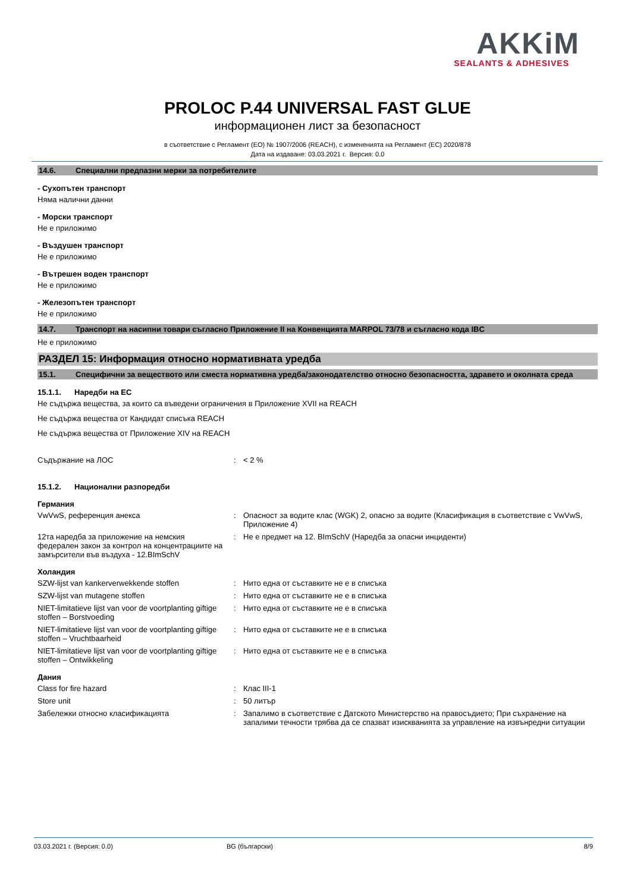AKKiM
SEALANTS & ADHESIVES
PROLOC P.44 UNIVERSAL FAST GLUE
информационен лист за безопасност
в съответствие с Регламент (ЕО) № 1907/2006 (REACH), с измененията на Регламент (ЕС) 2020/878
Дата на издаване: 03.03.2021 г. Версия: 0.0
14.6. Специални предпазни мерки за потребителите
- Сухопътен транспорт
Няма налични данни
- Морски транспорт
Не е приложимо
- Въздушен транспорт
Не е приложимо
- Вътрешен воден транспорт
Не е приложимо
- Железопътен транспорт
Не е приложимо
14.7. Транспорт на насипни товари съгласно Приложение II на Конвенцията MARPOL 73/78 и съгласно кода IBC
Не е приложимо
РАЗДЕЛ 15: Информация относно нормативната уредба
15.1. Специфични за веществото или сместа нормативна уредба/законодателство относно безопасността, здравето и околната среда
15.1.1. Наредби на ЕС
Не съдържа вещества, за които са въведени ограничения в Приложение XVII на REACH
Не съдържа вещества от Кандидат списъка REACH
Не съдържа вещества от Приложение XIV на REACH
Съдържание на ЛОС : < 2 %
15.1.2. Национални разпоредби
Германия
VwVwS, референция анекса : Опасност за водите клас (WGK) 2, опасно за водите (Класификация в съответствие с VwVwS, Приложение 4)
12та наредба за приложение на немския федерален закон за контрол на концентрациите на замърсители във въздуха - 12.BImSchV
: Не е предмет на 12. BImSchV (Наредба за опасни инциденти)
Холандия
SZW-lijst van kankerverwekkende stoffen : Нито една от съставките не е в списъка
SZW-lijst van mutagene stoffen : Нито една от съставките не е в списъка
NIET-limitatieve lijst van voor de voortplanting giftige stoffen – Borstvoeding
: Нито една от съставките не е в списъка
NIET-limitatieve lijst van voor de voortplanting giftige stoffen – Vruchtbaarheid
: Нито една от съставките не е в списъка
NIET-limitatieve lijst van voor de voortplanting giftige stoffen – Ontwikkeling
: Нито една от съставките не е в списъка
Дания
Class for fire hazard : Клас III-1
Store unit : 50 литър
Забележки относно класификацията : Запалимо в съответствие с Датското Министерство на правосъдието; При съхранение на запалими течности трябва да се спазват изискванията за управление на извънредни ситуации
03.03.2021 г. (Версия: 0.0) BG (български) 8/9